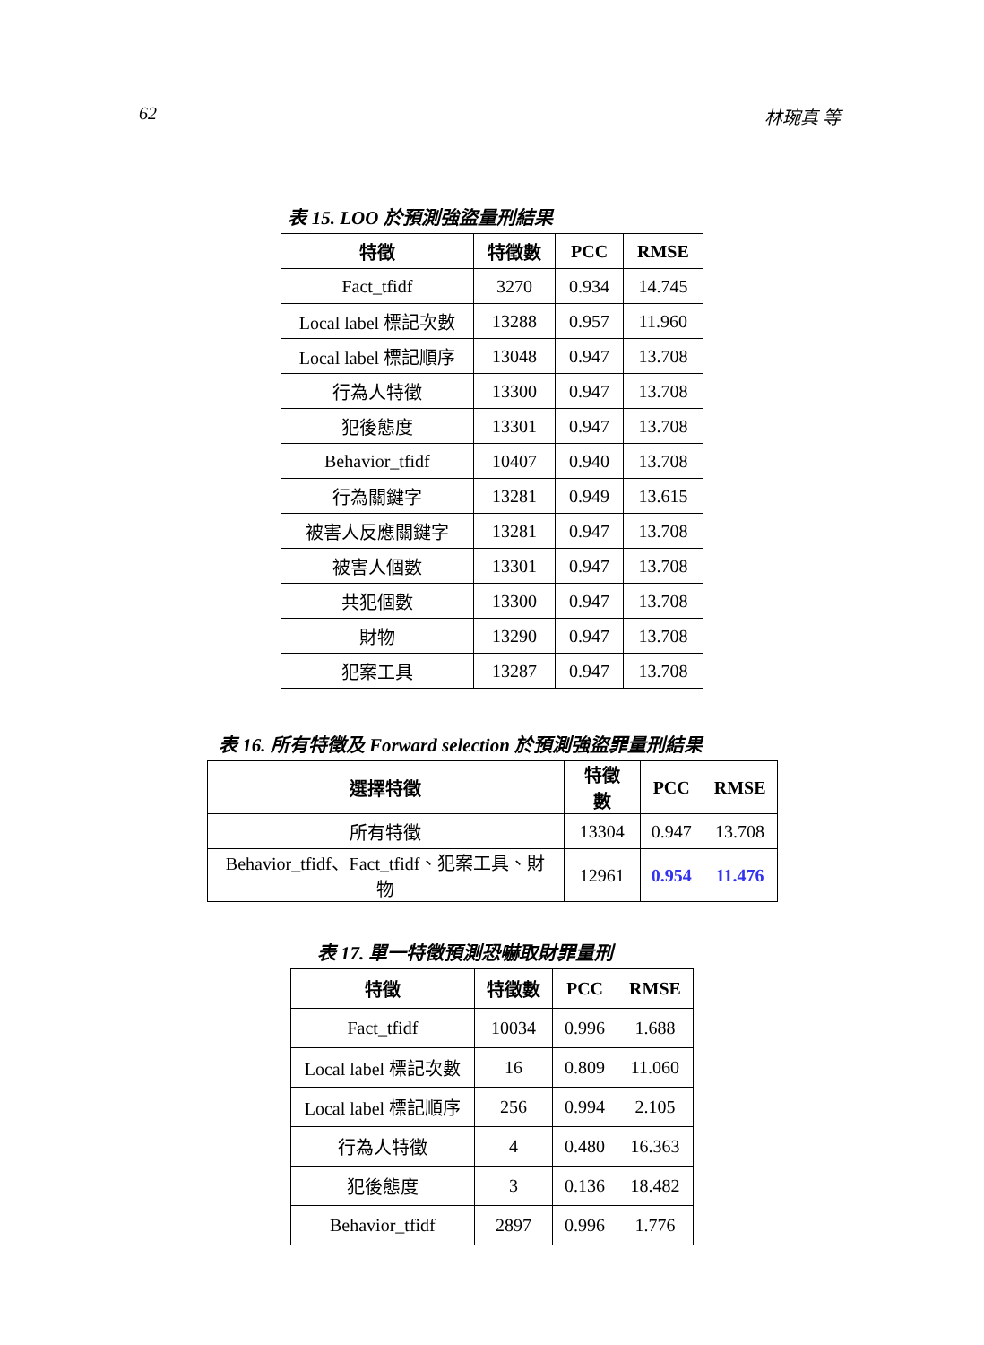62 林琬真 等
表 15. LOO 於預測強盜量刑結果
| 特徵 | 特徵數 | PCC | RMSE |
| --- | --- | --- | --- |
| Fact_tfidf | 3270 | 0.934 | 14.745 |
| Local label 標記次數 | 13288 | 0.957 | 11.960 |
| Local label 標記順序 | 13048 | 0.947 | 13.708 |
| 行為人特徵 | 13300 | 0.947 | 13.708 |
| 犯後態度 | 13301 | 0.947 | 13.708 |
| Behavior_tfidf | 10407 | 0.940 | 13.708 |
| 行為關鍵字 | 13281 | 0.949 | 13.615 |
| 被害人反應關鍵字 | 13281 | 0.947 | 13.708 |
| 被害人個數 | 13301 | 0.947 | 13.708 |
| 共犯個數 | 13300 | 0.947 | 13.708 |
| 財物 | 13290 | 0.947 | 13.708 |
| 犯案工具 | 13287 | 0.947 | 13.708 |
表 16. 所有特徵及 Forward selection 於預測強盜罪量刑結果
| 選擇特徵 | 特徵數 | PCC | RMSE |
| --- | --- | --- | --- |
| 所有特徵 | 13304 | 0.947 | 13.708 |
| Behavior_tfidf、Fact_tfidf、犯案工具、財物 | 12961 | 0.954 | 11.476 |
表 17. 單一特徵預測恐嚇取財罪量刑
| 特徵 | 特徵數 | PCC | RMSE |
| --- | --- | --- | --- |
| Fact_tfidf | 10034 | 0.996 | 1.688 |
| Local label 標記次數 | 16 | 0.809 | 11.060 |
| Local label 標記順序 | 256 | 0.994 | 2.105 |
| 行為人特徵 | 4 | 0.480 | 16.363 |
| 犯後態度 | 3 | 0.136 | 18.482 |
| Behavior_tfidf | 2897 | 0.996 | 1.776 |